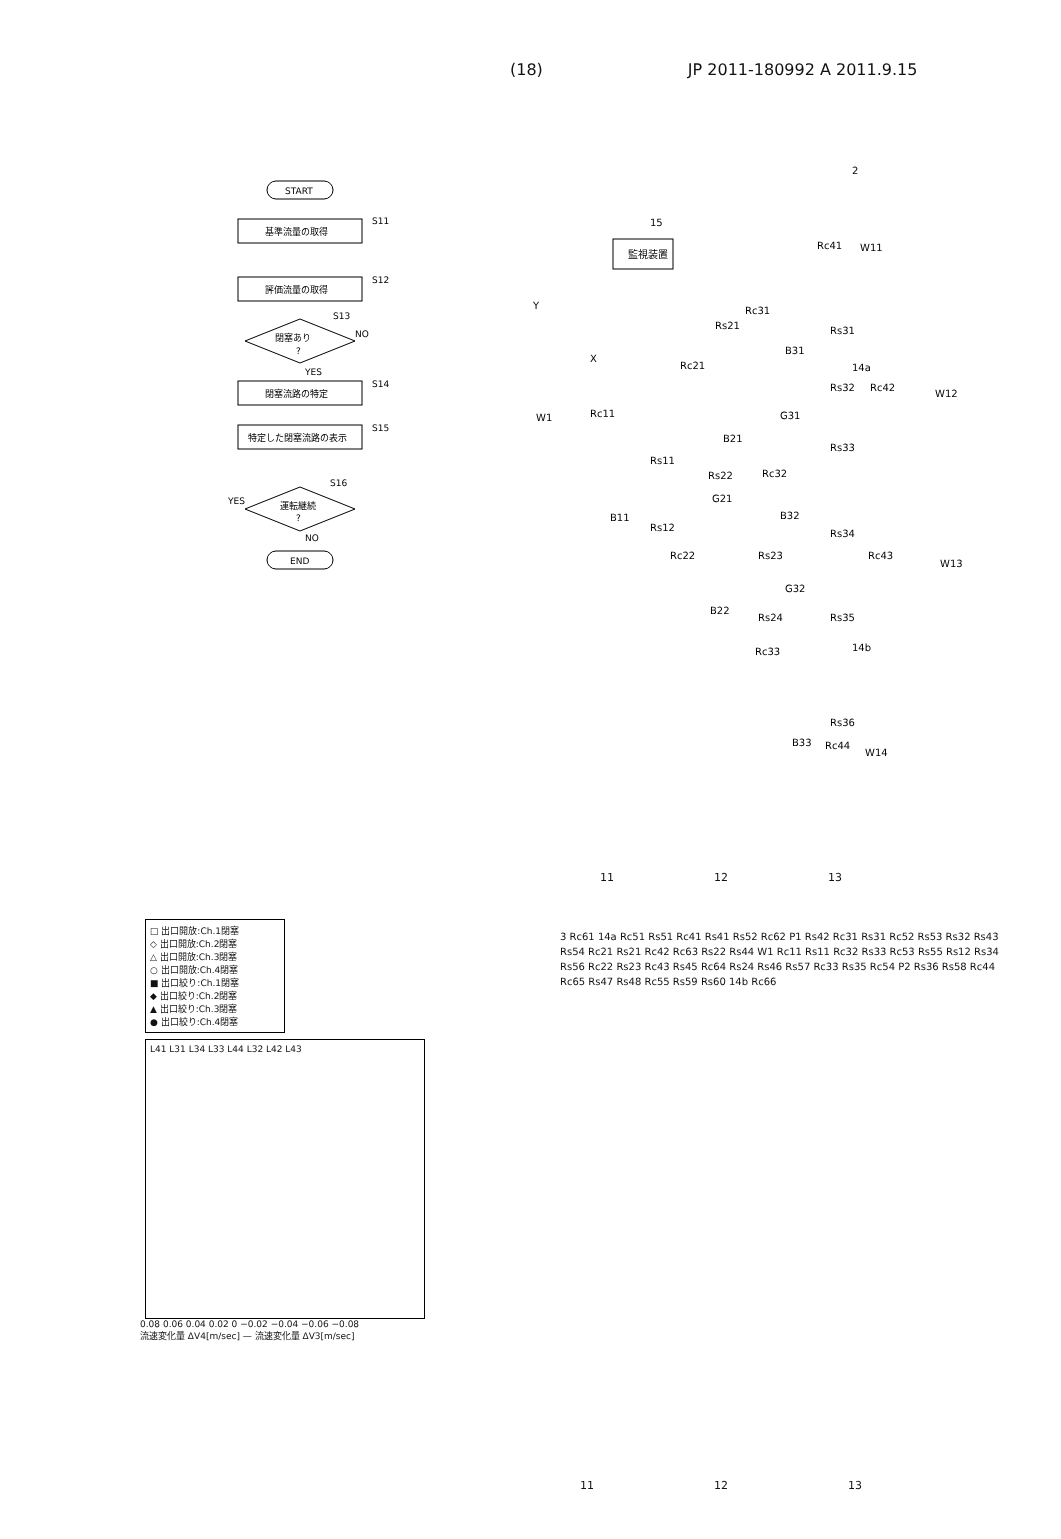(18) JP 2011-180992 A 2011.9.15
START
基準流量の取得
S11
評価流量の取得
S12
閉塞あり
?
S13
NO
YES
閉塞流路の特定
S14
特定した閉塞流路の表示
S15
運転継続
?
S16
YES
NO
END
2
15
監視装置
W1
Rc11
Rs21
Rc21
Rc31
Rc41
W11
Rs31
B31
14a
Rs32
Rc42
W12
G31
Rs33
Rc32
Rs11
B21
Rs22
G21
B11
Rs12
Rc22
Rs23
B32
Rs34
Rc43
W13
G32
B22
Rs24
Rs35
14b
Rc33
Rs36
B33
Rc44
W14
Y
X
11 12 13
□ 出口開放:Ch.1閉塞
◇ 出口開放:Ch.2閉塞
△ 出口開放:Ch.3閉塞
○ 出口開放:Ch.4閉塞
■ 出口絞り:Ch.1閉塞
◆ 出口絞り:Ch.2閉塞
▲ 出口絞り:Ch.3閉塞
● 出口絞り:Ch.4閉塞
L41 L31 L34 L33 L44 L32 L42 L43
0.08 0.06 0.04 0.02 0 −0.02 −0.04 −0.06 −0.08
流速変化量 ΔV4[m/sec] — 流速変化量 ΔV3[m/sec]
3 Rc61 14a Rc51 Rs51 Rc41 Rs41 Rs52 Rc62 P1 Rs42 Rc31 Rs31 Rc52 Rs53 Rs32 Rs43 Rs54 Rc21 Rs21 Rc42 Rc63 Rs22 Rs44 W1 Rc11 Rs11 Rc32 Rs33 Rc53 Rs55 Rs12 Rs34 Rs56 Rc22 Rs23 Rc43 Rs45 Rc64 Rs24 Rs46 Rs57 Rc33 Rs35 Rc54 P2 Rs36 Rs58 Rc44 Rc65 Rs47 Rs48 Rc55 Rs59 Rs60 14b Rc66
11 12 13